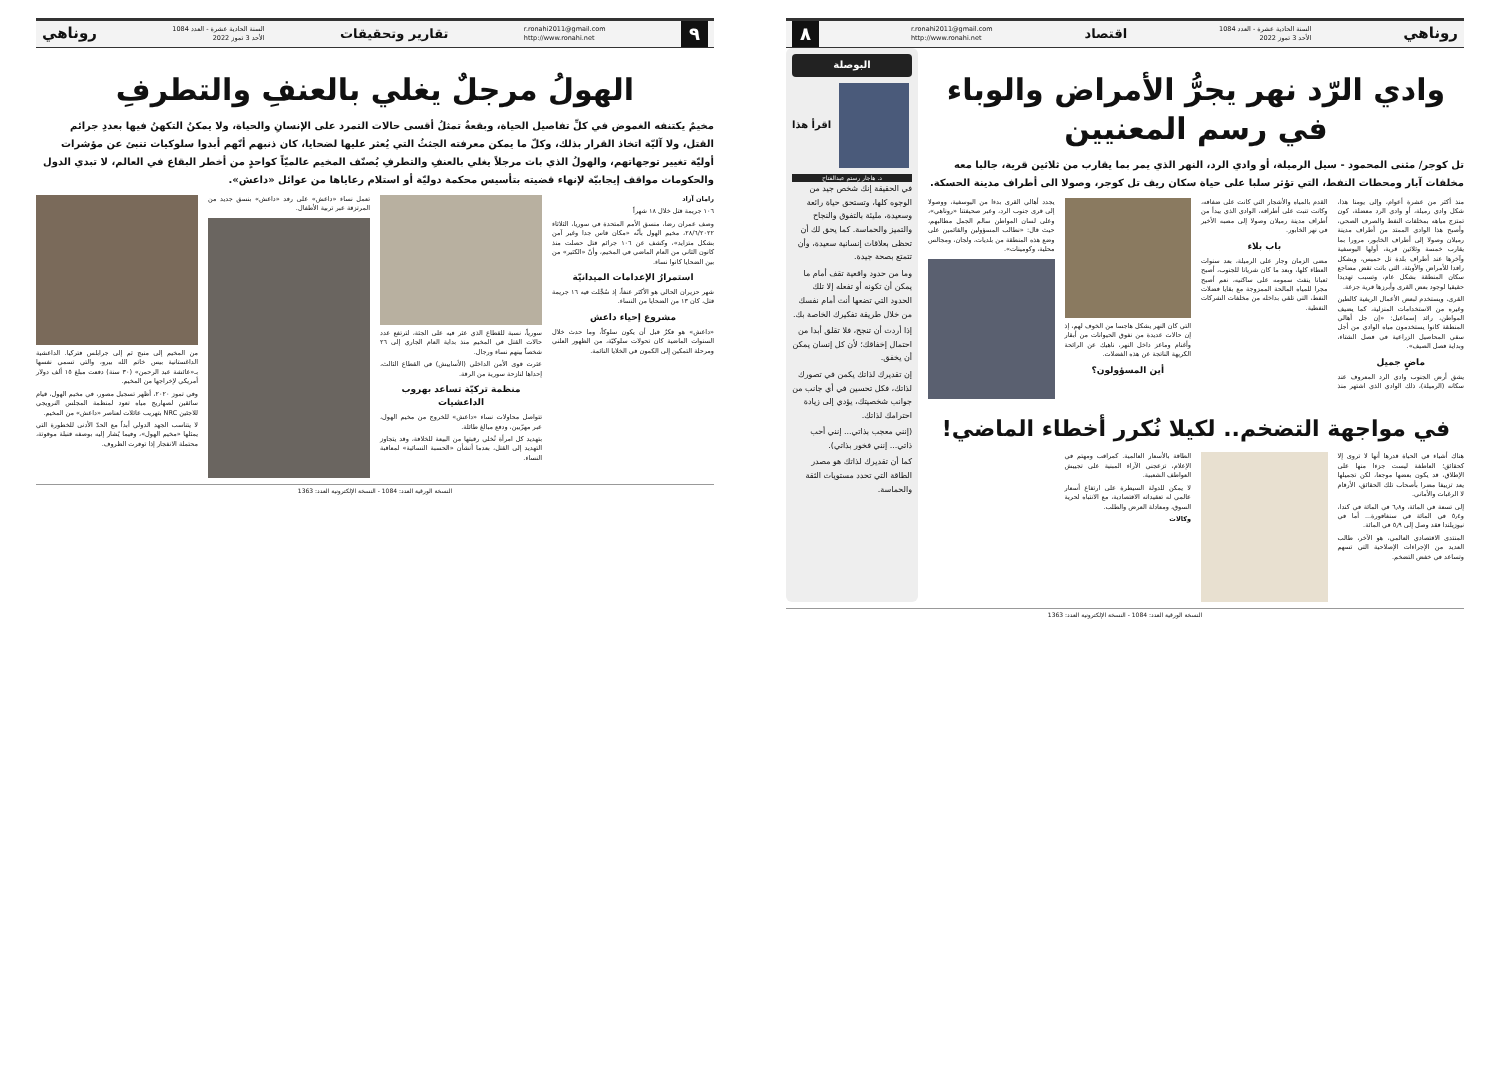روناهي السنة الحادية عشرة - العدد 1084
الأحد 3 تموز 2022 اقتصاد r.ronahi2011@gmail.com
http://www.ronahi.net ٨
وادي الرّد نهر يجرُّ الأمراض والوباء
في رسم المعنيين
تل كوجر/ مثنى المحمود - سيل الرميلة، أو وادي الرد، النهر الذي يمر بما يقارب من ثلاثين قرية، جالبا معه مخلفات آبار ومحطات النفط، التي تؤثر سلبا على حياة سكان ريف تل كوجر، وصولا الى أطراف مدينة الحسكة.
منذ أكثر من عشرة أعوام، وإلى يومنا هذا، شكل وادي رميلة، أو وادي الرد معضلة، كون تمتزج مياهه بمخلفات النفط والصرف الصحي، وأصبح هذا الوادي الممتد من أطراف مدينة رميلان وصولا إلى أطراف الخابور، مرورا بما يقارب خمسة وثلاثين قرية، أولها اليوسفية وآخرها عند أطراف بلدة تل حميس، ويشكل رافدا للأمراض والأوبئة، التي باتت تقض مضاجع سكان المنطقة بشكل عام، وتسبب تهديدا حقيقيا لوجود بعض القرى وأبرزها قرية جزعة.
القرى، ويستخدم لبعض الأعمال الريفية كالطين وغيره من الاستخدامات المنزلية، كما يضيف المواطن، رائد إسماعيل: «إن جل أهالي المنطقة كانوا يستخدمون مياه الوادي من أجل سقي المحاصيل الزراعية في فصل الشتاء، وبداية فصل الصيف».
ماضٍ جميل
يشق أرض الجنوب وادي الرد المعروف عند سكانه (الرميلة)، ذلك الوادي الذي اشتهر منذ القدم بالمياه والأشجار التي كانت على ضفافه، وكانت تنبت على أطرافه، الوادي الذي يبدأ من أطراف مدينة رميلان وصولا إلى مصبه الأخير في نهر الخابور.
باب بلاء
مضى الزمان وجار على الرميلة، بعد سنوات العطاء كلها، وبعد ما كان شريانا للجنوب، أصبح ثعبانا ينفث سمومه على ساكنيه، نعم أصبح مجرا للمياه المالحة الممزوجة مع بقايا فضلات النفط، التي تلقي بداخله من مخلفات الشركات النفطية.
التي كان النهر يشكل هاجسا من الخوف لهم، إذ إن حالات عديدة من نفوق الحيوانات من أبقار وأغنام وماعز داخل النهر، ناهيك عن الرائحة الكريهة الناتجة عن هذه الفضلات.
أين المسؤولون؟
يجدد أهالي القرى بدءا من اليوسفية، ووصولا إلى قرى جنوب الرد، وعبر صحيفتنا «روناهي»، وعلى لسان المواطن سالم الجمل مطالبهم، حيث قال: «نطالب المسؤولين والقائمين على وضع هذه المنطقة من بلديات، ولجان، ومجالس محلية، وكومينات».
في مواجهة التضخم.. لكيلا نُكرر أخطاء الماضي!
هناك أشياء في الحياة قدرها أنها لا تروى إلا كحقائق؛ العاطفة ليست جزءا منها على الإطلاق، قد يكون بعضها موجعا، لكن تجميلها يعد تزييفا مضرا بأصحاب تلك الحقائق، الأرقام لا الرغبات والأماني.
إلى تسعة في المائة، و٦٫٨ في المائة في كندا، و٥٫٤ في المائة في سنغافورة... أما في نيوزيلندا فقد وصل إلى ٥٫٩ في المائة.
المنتدى الاقتصادي العالمي، هو الآخر، طالب العديد من الإجراءات الإصلاحية التي تسهم وتساعد في خفض التضخم.
الطاقة بالأسعار العالمية. كمراقب ومهتم في الإعلام، تزعجني الآراء المبنية على تجييش العواطف الشعبية.
لا يمكن للدولة السيطرة على ارتفاع أسعار عالمي له تعقيداته الاقتصادية، مع الانتباه لحرية السوق، ومعادلة العرض والطلب.
وكالات
البوصلة
اقرأ هذا
د. هاجار رستم عبدالفتاح
في الحقيقة إنك شخص جيد من الوجوه كلها، وتستحق حياة رائعة وسعيدة، مليئة بالتفوق والنجاح والتميز والحماسة. كما يحق لك أن تحظى بعلاقات إنسانية سعيدة، وأن تتمتع بصحة جيدة.
وما من حدود واقعية تقف أمام ما يمكن أن تكونه أو تفعله إلا تلك الحدود التي تضعها أنت أمام نفسك من خلال طريقة تفكيرك الخاصة بك.
إذا أردت أن تنجح، فلا تقلق أبدا من احتمال إخفاقك؛ لأن كل إنسان يمكن أن يخفق.
إن تقديرك لذاتك يكمن في تصورك لذاتك، فكل تحسين في أي جانب من جوانب شخصيتك، يؤدي إلى زيادة احترامك لذاتك.
(إنني معجب بذاتي... إنني أحب ذاتي... إنني فخور بذاتي).
كما أن تقديرك لذاتك هو مصدر الطاقة التي تحدد مستويات الثقة والحماسة.
النسخة الورقية العدد: 1084 - النسخة الإلكترونية العدد: 1363
٩ r.ronahi2011@gmail.com
http://www.ronahi.net تقارير وتحقيقات السنة الحادية عشرة - العدد 1084
الأحد 3 تموز 2022 روناهي
الهولُ مرجلٌ يغلي بالعنفِ والتطرفِ
مخيمٌ يكتنفه الغموض في كلِّ تفاصيل الحياة، وبقعةٌ تمثلُ أقسى حالات التمرد على الإنسانِ والحياة، ولا يمكنُ التكهنُ فيها بعددِ جرائم القتل، ولا آليّة اتخاذ القرار بذلك، وكلّ ما يمكن معرفته الجثثُ التي يُعثر عليها لضحايا، كان ذنبهم أنّهم أبدوا سلوكيات تنبئ عن مؤشرات أوليّة تغيير توجهاتهم، والهولُ الذي بات مرجلاً يغلي بالعنفِ والتطرفِ يُصنّف المخيم عالميّاً كواحدٍ من أخطر البقاع في العالم، لا تبدي الدول والحكومات مواقف إيجابيّة لإنهاء قضيته بتأسيس محكمة دوليّة أو استلام رعاياها من عوائل «داعش».
رامان آزاد
١٠٦ جريمة قتل خلال ١٨ شهراً
وصف عمران رضا، منسق الأمم المتحدة في سوريا، الثلاثاء ٢٨/٦/٢٠٢٢، مخيم الهول بأنّه «مكان قاس جدا وغير آمن بشكل متزايد»، وكشف عن ١٠٦ جرائم قتل حصلت منذ كانون الثاني من العام الماضي في المخيم، وأنّ «الكثير» من بين الضحايا كانوا نساء.
استمرارُ الإعدامات الميدانيّة
شهر حزيران الحالي هو الأكثر عنفاً، إذ سُجِّلت فيه ١٦ جريمة قتل، كان ١٣ من الضحايا من النساء.
مشروع إحياء داعش
«داعش» هو فكرٌ قبل أن يكون سلوكاً، وما حدث خلال السنوات الماضية كان تحولات سلوكيّة، من الظهور العلني ومرحلة التمكين إلى الكمون في الخلايا النائمة.
سورياً، نسبة للقطاع الذي عثر فيه على الجثة، لترتفع عدد حالات القتل في المخيم منذ بداية العام الجاري إلى ٢٦ شخصاً بينهم نساء ورجال.
عثرت قوى الأمن الداخلي (الأساييش) في القطاع الثالث، إحداها لنازحة سورية من الرقة.
منظمة تركيّة تساعد بهروب الداعشيات
تتواصل محاولات نساء «داعش» للخروج من مخيم الهول، عبر مهرّبين، ودفع مبالغ طائلة.
بتهديد كل امرأة تُخلي رقبتها من البيعة للخلافة، وقد يتجاوز التهديد إلى القتل، بعدما أنشأن «الحسبة النسائية» لمعاقبة النساء.
تعمل نساء «داعش» على رفد «داعش» بنسق جديد من المرتزقة عبر تربية الأطفال.
من المخيم إلى منبج ثم إلى جرابلس فتركيا. الداعشية الداغستانية بيس خاتم الله بيرو، والتي تسمي نفسها بـ«عائشة عبد الرحمن» (٣٠ سنة) دفعت مبلغ ١٥ ألف دولار أمريكي لإخراجها من المخيم.
وفي تموز ٢٠٢٠، أظهر تسجيل مصور، في مخيم الهول، قيام سائقين لصهاريج مياه تعود لمنظمة المجلس النرويجي للاجئين NRC بتهريب عائلات لعناصر «داعش» من المخيم.
لا يتناسب الجهد الدولي أبداً مع الحدّ الأدنى للخطورة التي يمثلها «مخيم الهول»، وفيما يُشار إليه بوصفه قنبلة موقوتة، محتملة الانفجار إذا توفرت الظروف.
النسخة الورقية العدد: 1084 - النسخة الإلكترونية العدد: 1363